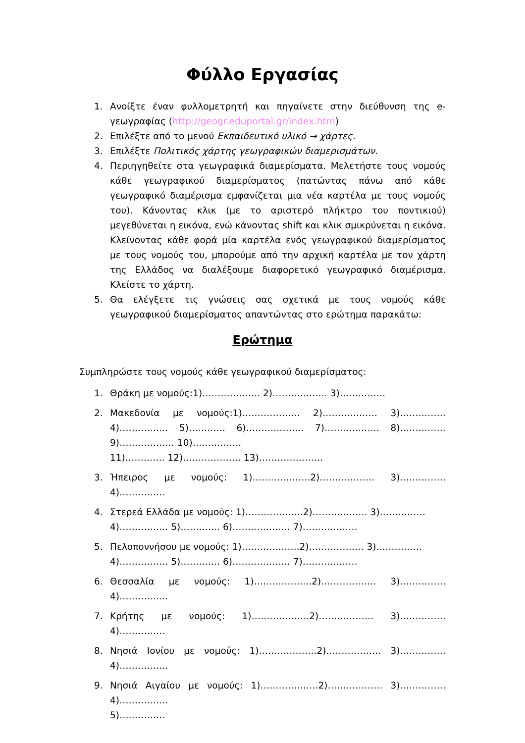Φύλλο Εργασίας
1. Ανοίξτε έναν φυλλομετρητή και πηγαίνετε στην διεύθυνση της e-γεωγραφίας (http://geogr.eduportal.gr/index.htm)
2. Επιλέξτε από το μενού Εκπαιδευτικό υλικό → χάρτες.
3. Επιλέξτε Πολιτικός χάρτης γεωγραφικών διαμερισμάτων.
4. Περιηγηθείτε στα γεωγραφικά διαμερίσματα. Μελετήστε τους νομούς κάθε γεωγραφικού διαμερίσματος (πατώντας πάνω από κάθε γεωγραφικό διαμέρισμα εμφανίζεται μια νέα καρτέλα με τους νομούς του). Κάνοντας κλικ (με το αριστερό πλήκτρο του ποντικιού) μεγεθύνεται η εικόνα, ενώ κάνοντας shift και κλικ σμικρύνεται η εικόνα. Κλείνοντας κάθε φορά μία καρτέλα ενός γεωγραφικού διαμερίσματος με τους νομούς του, μπορούμε από την αρχική καρτέλα με τον χάρτη της Ελλάδος να διαλέξουμε διαφορετικό γεωγραφικό διαμέρισμα. Κλείστε το χάρτη.
5. Θα ελέγξετε τις γνώσεις σας σχετικά με τους νομούς κάθε γεωγραφικού διαμερίσματος απαντώντας στο ερώτημα παρακάτω:
Ερώτημα
Συμπληρώστε τους νομούς κάθε γεωγραφικού διαμερίσματος:
1. Θράκη με νομούς:1)………………. 2)……………… 3)……………
2. Μακεδονία με νομούς:1)………………. 2)……………… 3)…………… 4)……………. 5)………… 6)………………. 7)……………… 8)…………… 9)……………… 10)…………….
11)…………. 12)………………. 13)…………………
3. Ήπειρος με νομούς: 1)……………….2)……………… 3)…………… 4)……………
4. Στερεά Ελλάδα με νομούς: 1)……………….2)……………… 3)……………
4)……………. 5)…………. 6)………………. 7)………………
5. Πελοποννήσου με νομούς: 1)……………….2)……………… 3)……………
4)……………. 5)…………. 6)………………. 7)………………
6. Θεσσαλία με νομούς: 1)……………….2)……………… 3)…………… 4)…………….
7. Κρήτης με νομούς: 1)……………….2)……………… 3)…………… 4)……………
8. Νησιά Ιονίου με νομούς: 1)……………….2)……………… 3)…………… 4)…………….
9. Νησιά Αιγαίου με νομούς: 1)……………….2)……………… 3)…………… 4)…………….
5)……………